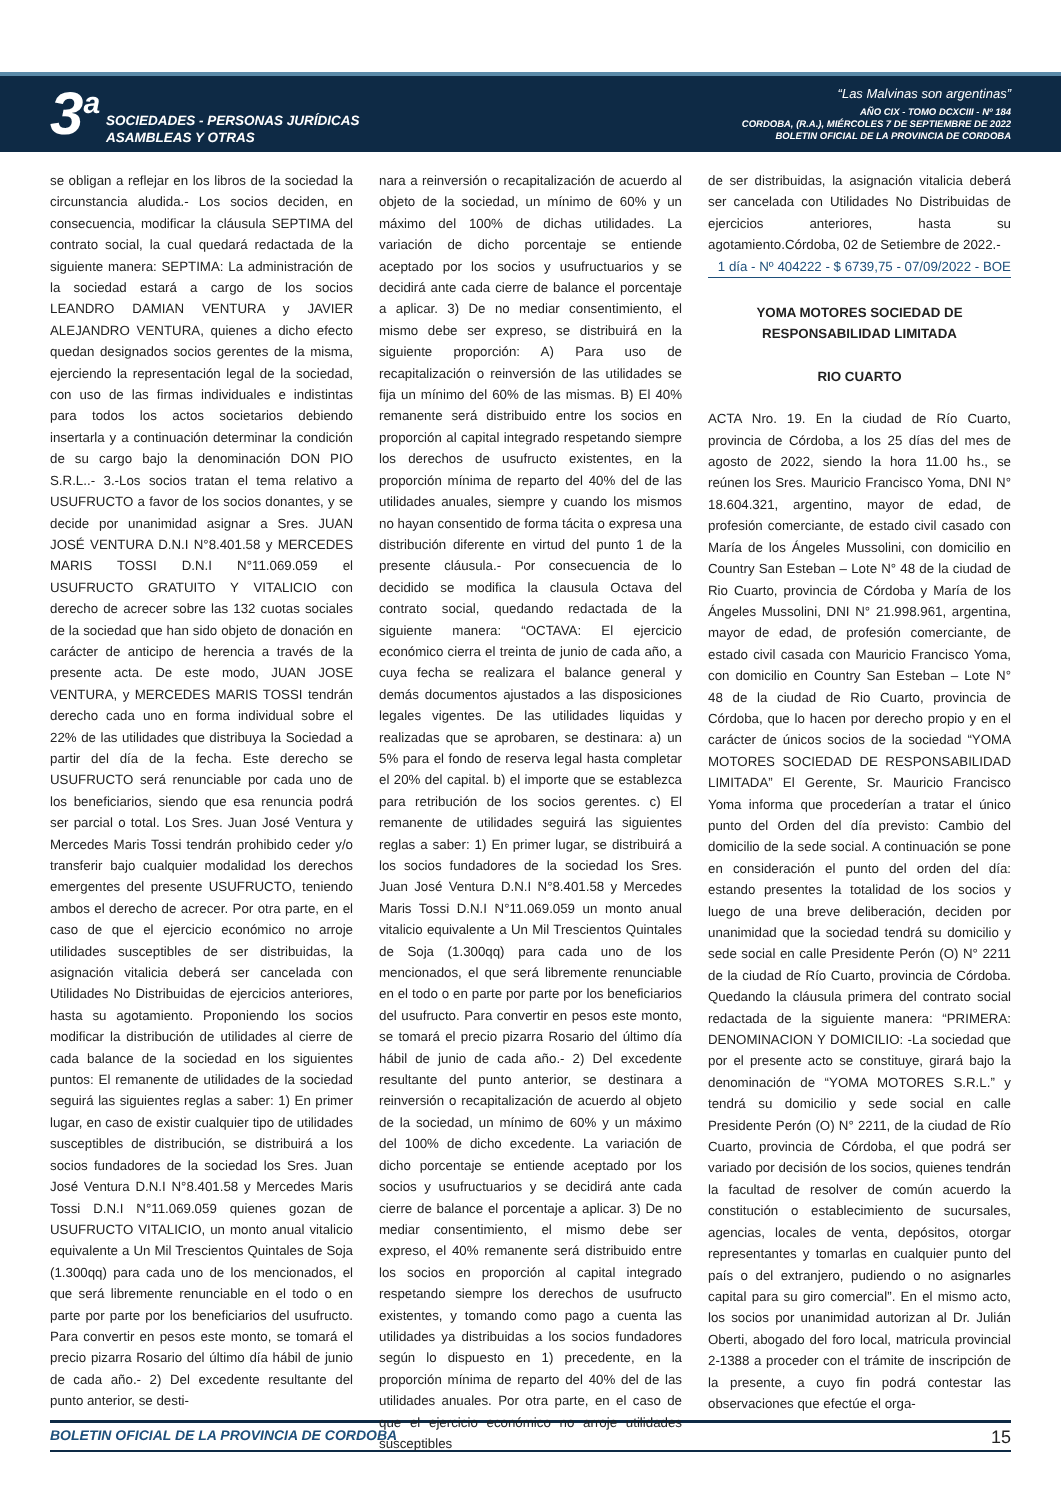3<sup>a</sup>
SOCIEDADES - PERSONAS JURÍDICAS
ASAMBLEAS Y OTRAS
“Las Malvinas son argentinas”
AÑO CIX - TOMO DCXCIII - Nº 184
CORDOBA, (R.A.), MIÉRCOLES 7 DE SEPTIEMBRE DE 2022
BOLETIN OFICIAL DE LA PROVINCIA DE CORDOBA
se obligan a reflejar en los libros de la sociedad la circunstancia aludida.- Los socios deciden, en consecuencia, modificar la cláusula SEPTIMA del contrato social, la cual quedará redactada de la siguiente manera: SEPTIMA: La administración de la sociedad estará a cargo de los socios LEANDRO DAMIAN VENTURA y JAVIER ALEJANDRO VENTURA, quienes a dicho efecto quedan designados socios gerentes de la misma, ejerciendo la representación legal de la sociedad, con uso de las firmas individuales e indistintas para todos los actos societarios debiendo insertarla y a continuación determinar la condición de su cargo bajo la denominación DON PIO S.R.L..- 3.-Los socios tratan el tema relativo a USUFRUCTO a favor de los socios donantes, y se decide por unanimidad asignar a Sres. JUAN JOSÉ VENTURA D.N.I N°8.401.58 y MERCEDES MARIS TOSSI D.N.I N°11.069.059 el USUFRUCTO GRATUITO Y VITALICIO con derecho de acrecer sobre las 132 cuotas sociales de la sociedad que han sido objeto de donación en carácter de anticipo de herencia a través de la presente acta. De este modo, JUAN JOSE VENTURA, y MERCEDES MARIS TOSSI tendrán derecho cada uno en forma individual sobre el 22% de las utilidades que distribuya la Sociedad a partir del día de la fecha. Este derecho se USUFRUCTO será renunciable por cada uno de los beneficiarios, siendo que esa renuncia podrá ser parcial o total. Los Sres. Juan José Ventura y Mercedes Maris Tossi tendrán prohibido ceder y/o transferir bajo cualquier modalidad los derechos emergentes del presente USUFRUCTO, teniendo ambos el derecho de acrecer. Por otra parte, en el caso de que el ejercicio económico no arroje utilidades susceptibles de ser distribuidas, la asignación vitalicia deberá ser cancelada con Utilidades No Distribuidas de ejercicios anteriores, hasta su agotamiento. Proponiendo los socios modificar la distribución de utilidades al cierre de cada balance de la sociedad en los siguientes puntos: El remanente de utilidades de la sociedad seguirá las siguientes reglas a saber: 1) En primer lugar, en caso de existir cualquier tipo de utilidades susceptibles de distribución, se distribuirá a los socios fundadores de la sociedad los Sres. Juan José Ventura D.N.I N°8.401.58 y Mercedes Maris Tossi D.N.I N°11.069.059 quienes gozan de USUFRUCTO VITALICIO, un monto anual vitalicio equivalente a Un Mil Trescientos Quintales de Soja (1.300qq) para cada uno de los mencionados, el que será libremente renunciable en el todo o en parte por parte por los beneficiarios del usufructo. Para convertir en pesos este monto, se tomará el precio pizarra Rosario del último día hábil de junio de cada año.- 2) Del excedente resultante del punto anterior, se desti-
nara a reinversión o recapitalización de acuerdo al objeto de la sociedad, un mínimo de 60% y un máximo del 100% de dichas utilidades. La variación de dicho porcentaje se entiende aceptado por los socios y usufructuarios y se decidirá ante cada cierre de balance el porcentaje a aplicar. 3) De no mediar consentimiento, el mismo debe ser expreso, se distribuirá en la siguiente proporción: A) Para uso de recapitalización o reinversión de las utilidades se fija un mínimo del 60% de las mismas. B) El 40% remanente será distribuido entre los socios en proporción al capital integrado respetando siempre los derechos de usufructo existentes, en la proporción mínima de reparto del 40% del de las utilidades anuales, siempre y cuando los mismos no hayan consentido de forma tácita o expresa una distribución diferente en virtud del punto 1 de la presente cláusula.- Por consecuencia de lo decidido se modifica la clausula Octava del contrato social, quedando redactada de la siguiente manera: “OCTAVA: El ejercicio económico cierra el treinta de junio de cada año, a cuya fecha se realizara el balance general y demás documentos ajustados a las disposiciones legales vigentes. De las utilidades liquidas y realizadas que se aprobaren, se destinara: a) un 5% para el fondo de reserva legal hasta completar el 20% del capital. b) el importe que se establezca para retribución de los socios gerentes. c) El remanente de utilidades seguirá las siguientes reglas a saber: 1) En primer lugar, se distribuirá a los socios fundadores de la sociedad los Sres. Juan José Ventura D.N.I N°8.401.58 y Mercedes Maris Tossi D.N.I N°11.069.059 un monto anual vitalicio equivalente a Un Mil Trescientos Quintales de Soja (1.300qq) para cada uno de los mencionados, el que será libremente renunciable en el todo o en parte por parte por los beneficiarios del usufructo. Para convertir en pesos este monto, se tomará el precio pizarra Rosario del último día hábil de junio de cada año.- 2) Del excedente resultante del punto anterior, se destinara a reinversión o recapitalización de acuerdo al objeto de la sociedad, un mínimo de 60% y un máximo del 100% de dicho excedente. La variación de dicho porcentaje se entiende aceptado por los socios y usufructuarios y se decidirá ante cada cierre de balance el porcentaje a aplicar. 3) De no mediar consentimiento, el mismo debe ser expreso, el 40% remanente será distribuido entre los socios en proporción al capital integrado respetando siempre los derechos de usufructo existentes, y tomando como pago a cuenta las utilidades ya distribuidas a los socios fundadores según lo dispuesto en 1) precedente, en la proporción mínima de reparto del 40% del de las utilidades anuales. Por otra parte, en el caso de que el ejercicio económico no arroje utilidades susceptibles
de ser distribuidas, la asignación vitalicia deberá ser cancelada con Utilidades No Distribuidas de ejercicios anteriores, hasta su agotamiento.Córdoba, 02 de Setiembre de 2022.-
1 día - Nº 404222 - $ 6739,75 - 07/09/2022 - BOE
YOMA MOTORES SOCIEDAD DE RESPONSABILIDAD LIMITADA
RIO CUARTO
ACTA Nro. 19. En la ciudad de Río Cuarto, provincia de Córdoba, a los 25 días del mes de agosto de 2022, siendo la hora 11.00 hs., se reúnen los Sres. Mauricio Francisco Yoma, DNI N° 18.604.321, argentino, mayor de edad, de profesión comerciante, de estado civil casado con María de los Ángeles Mussolini, con domicilio en Country San Esteban – Lote N° 48 de la ciudad de Rio Cuarto, provincia de Córdoba y María de los Ángeles Mussolini, DNI N° 21.998.961, argentina, mayor de edad, de profesión comerciante, de estado civil casada con Mauricio Francisco Yoma, con domicilio en Country San Esteban – Lote N° 48 de la ciudad de Rio Cuarto, provincia de Córdoba, que lo hacen por derecho propio y en el carácter de únicos socios de la sociedad “YOMA MOTORES SOCIEDAD DE RESPONSABILIDAD LIMITADA” El Gerente, Sr. Mauricio Francisco Yoma informa que procederían a tratar el único punto del Orden del día previsto: Cambio del domicilio de la sede social. A continuación se pone en consideración el punto del orden del día: estando presentes la totalidad de los socios y luego de una breve deliberación, deciden por unanimidad que la sociedad tendrá su domicilio y sede social en calle Presidente Perón (O) N° 2211 de la ciudad de Río Cuarto, provincia de Córdoba. Quedando la cláusula primera del contrato social redactada de la siguiente manera: “PRIMERA: DENOMINACION Y DOMICILIO: -La sociedad que por el presente acto se constituye, girará bajo la denominación de “YOMA MOTORES S.R.L.” y tendrá su domicilio y sede social en calle Presidente Perón (O) N° 2211, de la ciudad de Río Cuarto, provincia de Córdoba, el que podrá ser variado por decisión de los socios, quienes tendrán la facultad de resolver de común acuerdo la constitución o establecimiento de sucursales, agencias, locales de venta, depósitos, otorgar representantes y tomarlas en cualquier punto del país o del extranjero, pudiendo o no asignarles capital para su giro comercial”. En el mismo acto, los socios por unanimidad autorizan al Dr. Julián Oberti, abogado del foro local, matricula provincial 2-1388 a proceder con el trámite de inscripción de la presente, a cuyo fin podrá contestar las observaciones que efectúe el orga-
BOLETIN OFICIAL DE LA PROVINCIA DE CORDOBA 15